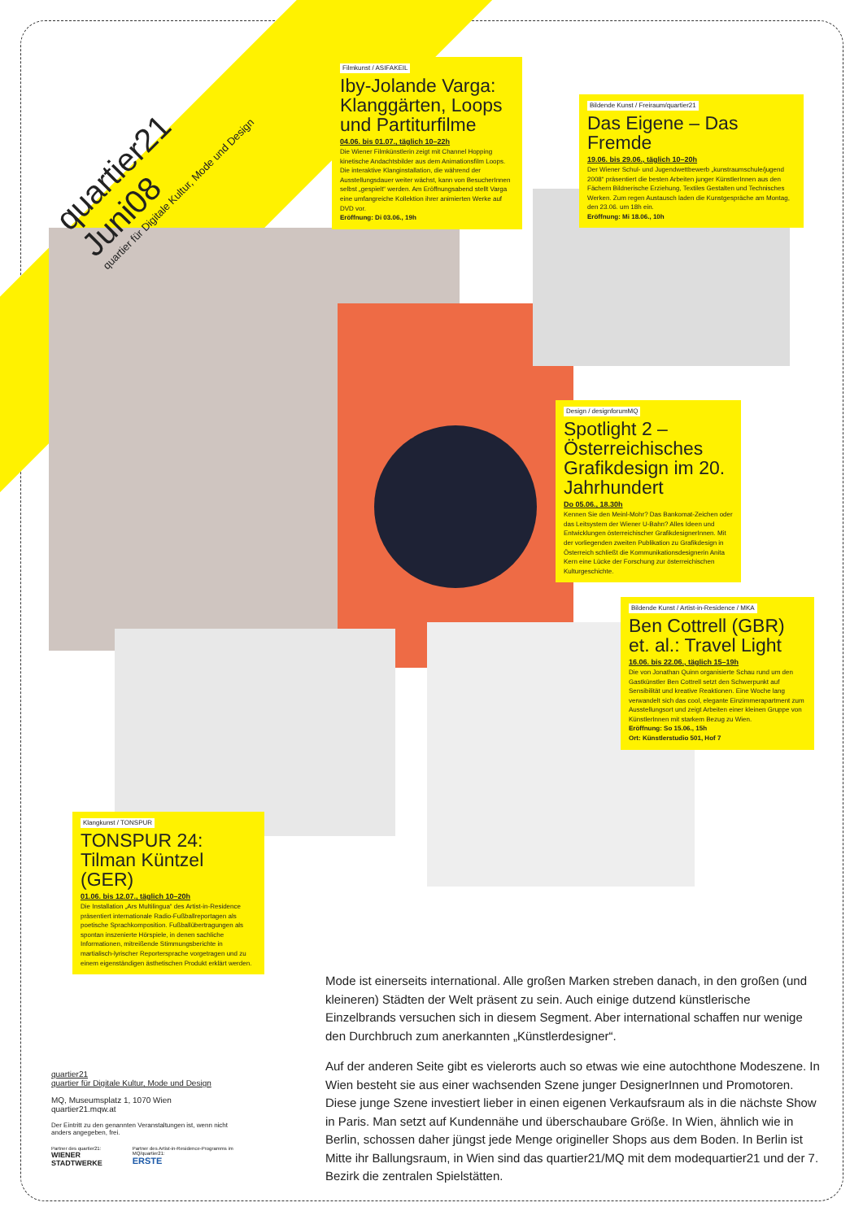quartier21 Juni08
quartier für Digitale Kultur, Mode und Design
Filmkunst / ASIFAKEIL
Iby-Jolande Varga: Klanggärten, Loops und Partiturfilme
04.06. bis 01.07., täglich 10–22h
Die Wiener Filmkünstlerin zeigt mit Channel Hopping kinetische Andachtsbilder aus dem Animationsfilm Loops. Die interaktive Klanginstallation, die während der Ausstellungsdauer weiter wächst, kann von BesucherInnen selbst „gespielt“ werden. Am Eröffnungsabend stellt Varga eine umfangreiche Kollektion ihrer animierten Werke auf DVD vor.
Eröffnung: Di 03.06., 19h
Bildende Kunst / Freiraum/quartier21
Das Eigene – Das Fremde
19.06. bis 29.06., täglich 10–20h
Der Wiener Schul- und Jugendwettbewerb „kunstraumschule/jugend 2008“ präsentiert die besten Arbeiten junger KünstlerInnen aus den Fächern Bildnerische Erziehung, Textiles Gestalten und Technisches Werken. Zum regen Austausch laden die Kunstgespräche am Montag, den 23.06. um 18h ein.
Eröffnung: Mi 18.06., 10h
Design / designforumMQ
Spotlight 2 – Österreichisches Grafikdesign im 20. Jahrhundert
Do 05.06., 18.30h
Kennen Sie den Meinl-Mohr? Das Bankomat-Zeichen oder das Leitsystem der Wiener U-Bahn? Alles Ideen und Entwicklungen österreichischer GrafikdesignerInnen. Mit der vorliegenden zweiten Publikation zu Grafikdesign in Österreich schließt die Kommunikationsdesignerin Anita Kern eine Lücke der Forschung zur österreichischen Kulturgeschichte.
Bildende Kunst / Artist-in-Residence / MKA
Ben Cottrell (GBR) et. al.: Travel Light
16.06. bis 22.06., täglich 15–19h
Die von Jonathan Quinn organisierte Schau rund um den Gastkünstler Ben Cottrell setzt den Schwerpunkt auf Sensibilität und kreative Reaktionen. Eine Woche lang verwandelt sich das cool, elegante Einzimmerapartment zum Ausstellungsort und zeigt Arbeiten einer kleinen Gruppe von KünstlerInnen mit starkem Bezug zu Wien.
Eröffnung: So 15.06., 15h
Ort: Künstlerstudio 501, Hof 7
Klangkunst / TONSPUR
TONSPUR 24: Tilman Küntzel (GER)
01.06. bis 12.07., täglich 10–20h
Die Installation „Ars Multilingua“ des Artist-in-Residence präsentiert internationale Radio-Fußballreportagen als poetische Sprachkomposition. Fußballübertragungen als spontan inszenierte Hörspiele, in denen sachliche Informationen, mitreißende Stimmungsberichte in martialisch-lyrischer Reportersprache vorgetragen und zu einem eigenständigen ästhetischen Produkt erklärt werden.
Mode ist einerseits international. Alle großen Marken streben danach, in den großen (und kleineren) Städten der Welt präsent zu sein. Auch einige dutzend künstlerische Einzelbrands versuchen sich in diesem Segment. Aber international schaffen nur wenige den Durchbruch zum anerkannten „Künstlerdesigner“.
Auf der anderen Seite gibt es vielerorts auch so etwas wie eine autochthone Modeszene. In Wien besteht sie aus einer wachsenden Szene junger DesignerInnen und Promotoren. Diese junge Szene investiert lieber in einen eigenen Verkaufsraum als in die nächste Show in Paris. Man setzt auf Kundennähe und überschaubare Größe. In Wien, ähnlich wie in Berlin, schossen daher jüngst jede Menge origineller Shops aus dem Boden. In Berlin ist Mitte ihr Ballungsraum, in Wien sind das quartier21/MQ mit dem modequartier21 und der 7. Bezirk die zentralen Spielstätten.
quartier21
quartier für Digitale Kultur, Mode und Design
MQ, Museumsplatz 1, 1070 Wien
quartier21.mqw.at
Der Eintritt zu den genannten Veranstaltungen ist, wenn nicht anders angegeben, frei.
Partner des quartier21:
WIENER STADTWERKE Partner des Artist-in-Residence-Programms im MQ/quartier21:
ERSTE